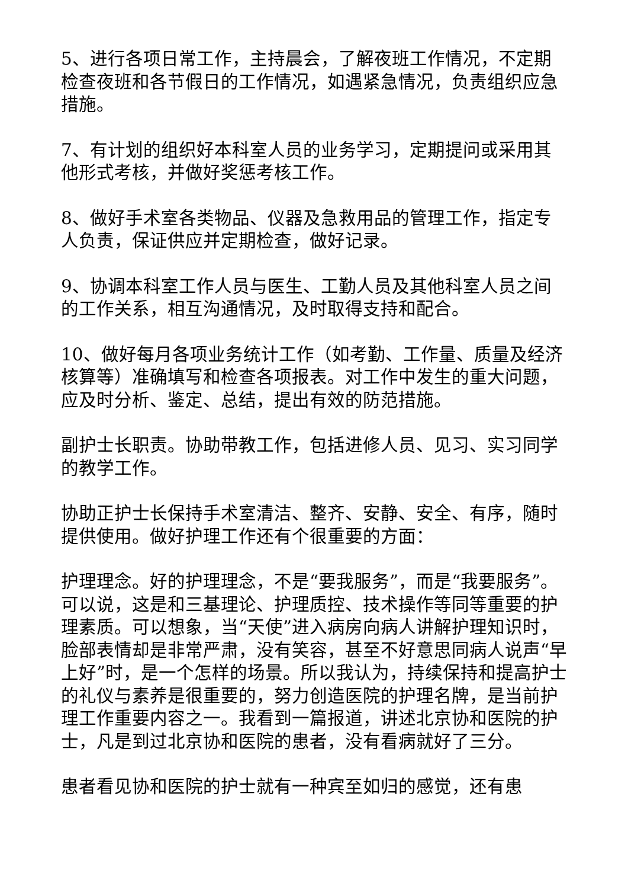5、进行各项日常工作，主持晨会，了解夜班工作情况，不定期检查夜班和各节假日的工作情况，如遇紧急情况，负责组织应急措施。
7、有计划的组织好本科室人员的业务学习，定期提问或采用其他形式考核，并做好奖惩考核工作。
8、做好手术室各类物品、仪器及急救用品的管理工作，指定专人负责，保证供应并定期检查，做好记录。
9、协调本科室工作人员与医生、工勤人员及其他科室人员之间的工作关系，相互沟通情况，及时取得支持和配合。
10、做好每月各项业务统计工作（如考勤、工作量、质量及经济核算等）准确填写和检查各项报表。对工作中发生的重大问题，应及时分析、鉴定、总结，提出有效的防范措施。
副护士长职责。协助带教工作，包括进修人员、见习、实习同学的教学工作。
协助正护士长保持手术室清洁、整齐、安静、安全、有序，随时提供使用。做好护理工作还有个很重要的方面：
护理理念。好的护理理念，不是“要我服务”，而是“我要服务”。可以说，这是和三基理论、护理质控、技术操作等同等重要的护理素质。可以想象，当“天使”进入病房向病人讲解护理知识时，脸部表情却是非常严肃，没有笑容，甚至不好意思同病人说声“早上好”时，是一个怎样的场景。所以我认为，持续保持和提高护士的礼仪与素养是很重要的，努力创造医院的护理名牌，是当前护理工作重要内容之一。我看到一篇报道，讲述北京协和医院的护士，凡是到过北京协和医院的患者，没有看病就好了三分。
患者看见协和医院的护士就有一种宾至如归的感觉，还有患